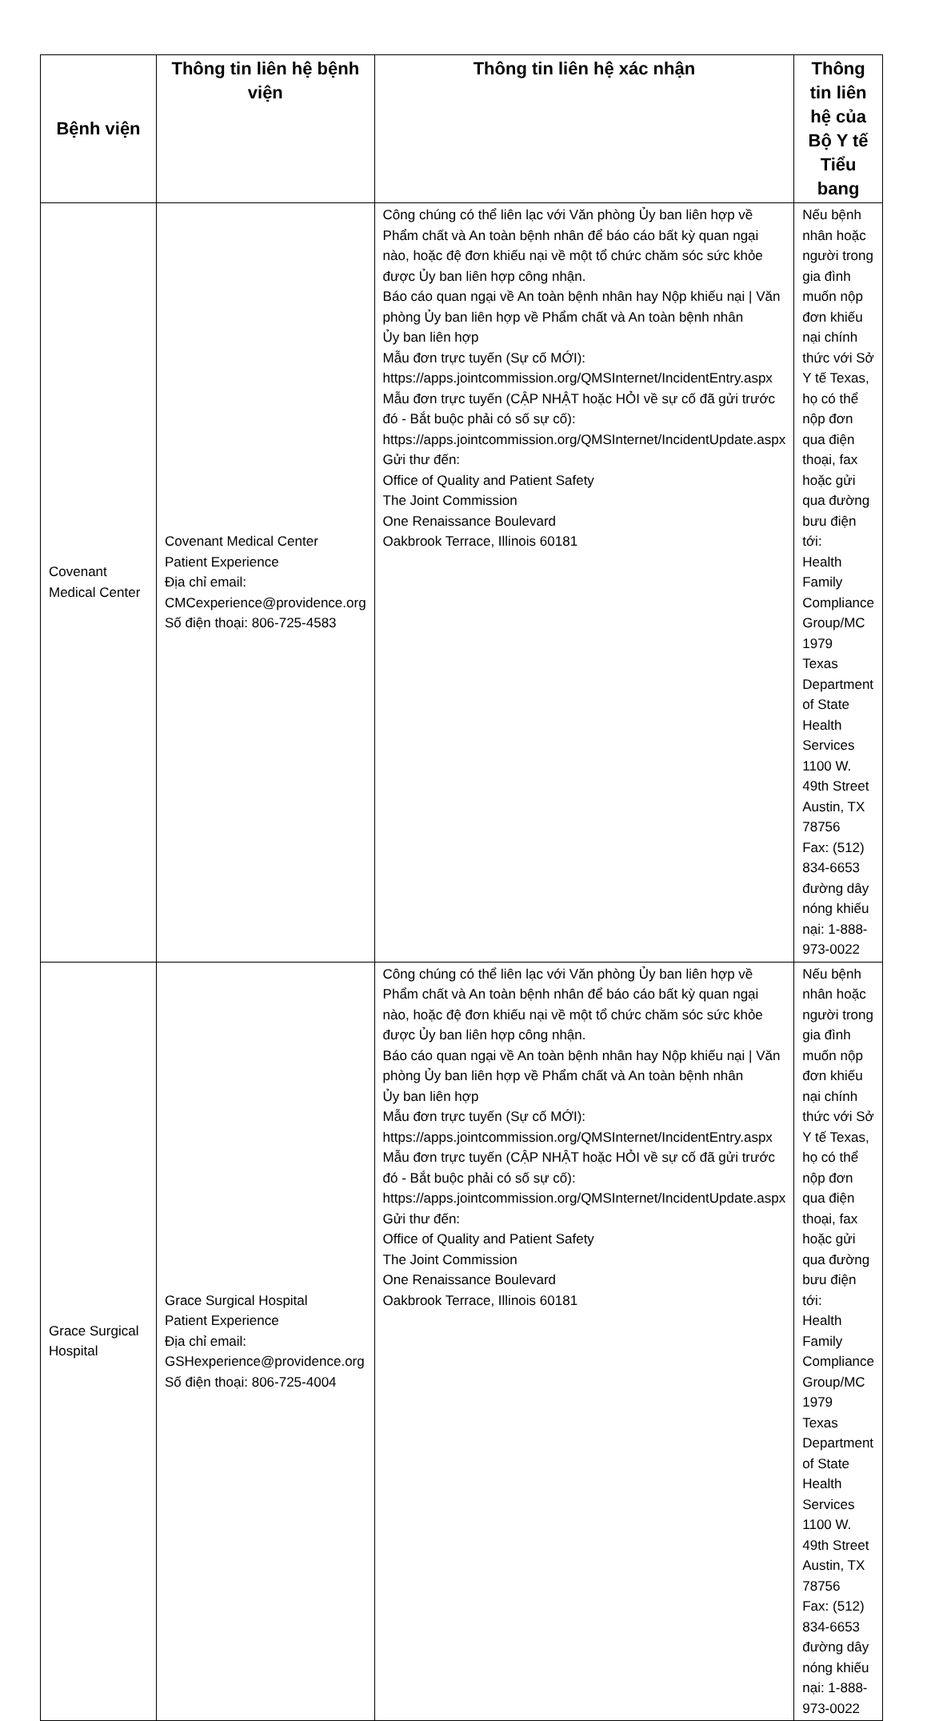| Bệnh viện | Thông tin liên hệ bệnh viện | Thông tin liên hệ xác nhận | Thông tin liên hệ của Bộ Y tế Tiểu bang |
| --- | --- | --- | --- |
| Covenant Medical Center | Covenant Medical Center Patient Experience Địa chỉ email: CMCexperience@providence.org Số điện thoại: 806-725-4583 | Công chúng có thể liên lạc với Văn phòng Ủy ban liên hợp về Phẩm chất và An toàn bệnh nhân để báo cáo bất kỳ quan ngại nào, hoặc đệ đơn khiếu nại về một tổ chức chăm sóc sức khỏe được Ủy ban liên hợp công nhận. Báo cáo quan ngại về An toàn bệnh nhân hay Nộp khiếu nại / Văn phòng Ủy ban liên hợp về Phẩm chất và An toàn bệnh nhân Ủy ban liên hợp Mẫu đơn trực tuyến (Sự cố MỚI): https://apps.jointcommission.org/QMSInternet/IncidentEntry.aspx Mẫu đơn trực tuyến (CẬP NHẬT hoặc HỎI về sự cố đã gửi trước đó - Bắt buộc phải có số sự cố): https://apps.jointcommission.org/QMSInternet/IncidentUpdate.aspx Gửi thư đến: Office of Quality and Patient Safety The Joint Commission One Renaissance Boulevard Oakbrook Terrace, Illinois 60181 | Nếu bệnh nhân hoặc người trong gia đình muốn nộp đơn khiếu nại chính thức với Sở Y tế Texas, họ có thể nộp đơn qua điện thoại, fax hoặc gửi qua đường bưu điện tới: Health Family Compliance Group/MC 1979 Texas Department of State Health Services 1100 W. 49th Street Austin, TX 78756 Fax: (512) 834-6653 đường dây nóng khiếu nại: 1-888-973-0022 |
| Grace Surgical Hospital | Grace Surgical Hospital Patient Experience Địa chỉ email: GSHexperience@providence.org Số điện thoại: 806-725-4004 | Công chúng có thể liên lạc với Văn phòng Ủy ban liên hợp về Phẩm chất và An toàn bệnh nhân để báo cáo bất kỳ quan ngại nào, hoặc đệ đơn khiếu nại về một tổ chức chăm sóc sức khỏe được Ủy ban liên hợp công nhận. Báo cáo quan ngại về An toàn bệnh nhân hay Nộp khiếu nại / Văn phòng Ủy ban liên hợp về Phẩm chất và An toàn bệnh nhân Ủy ban liên hợp Mẫu đơn trực tuyến (Sự cố MỚI): https://apps.jointcommission.org/QMSInternet/IncidentEntry.aspx Mẫu đơn trực tuyến (CẬP NHẬT hoặc HỎI về sự cố đã gửi trước đó - Bắt buộc phải có số sự cố): https://apps.jointcommission.org/QMSInternet/IncidentUpdate.aspx Gửi thư đến: Office of Quality and Patient Safety The Joint Commission One Renaissance Boulevard Oakbrook Terrace, Illinois 60181 | Nếu bệnh nhân hoặc người trong gia đình muốn nộp đơn khiếu nại chính thức với Sở Y tế Texas, họ có thể nộp đơn qua điện thoại, fax hoặc gửi qua đường bưu điện tới: Health Family Compliance Group/MC 1979 Texas Department of State Health Services 1100 W. 49th Street Austin, TX 78756 Fax: (512) 834-6653 đường dây nóng khiếu nại: 1-888-973-0022 |